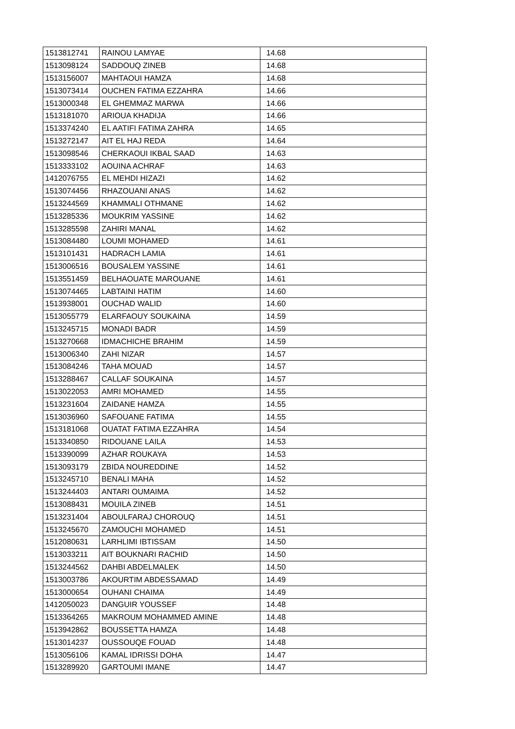| 1513812741 | RAINOU LAMYAE | 14.68 |
| 1513098124 | SADDOUQ ZINEB | 14.68 |
| 1513156007 | MAHTAOUI HAMZA | 14.68 |
| 1513073414 | OUCHEN FATIMA EZZAHRA | 14.66 |
| 1513000348 | EL GHEMMAZ MARWA | 14.66 |
| 1513181070 | ARIOUA KHADIJA | 14.66 |
| 1513374240 | EL AATIFI FATIMA ZAHRA | 14.65 |
| 1513272147 | AIT EL HAJ REDA | 14.64 |
| 1513098546 | CHERKAOUI IKBAL SAAD | 14.63 |
| 1513333102 | AOUINA ACHRAF | 14.63 |
| 1412076755 | EL MEHDI HIZAZI | 14.62 |
| 1513074456 | RHAZOUANI ANAS | 14.62 |
| 1513244569 | KHAMMALI OTHMANE | 14.62 |
| 1513285336 | MOUKRIM YASSINE | 14.62 |
| 1513285598 | ZAHIRI MANAL | 14.62 |
| 1513084480 | LOUMI MOHAMED | 14.61 |
| 1513101431 | HADRACH LAMIA | 14.61 |
| 1513006516 | BOUSALEM YASSINE | 14.61 |
| 1513551459 | BELHAOUATE MAROUANE | 14.61 |
| 1513074465 | LABTAINI HATIM | 14.60 |
| 1513938001 | OUCHAD WALID | 14.60 |
| 1513055779 | ELARFAOUY SOUKAINA | 14.59 |
| 1513245715 | MONADI BADR | 14.59 |
| 1513270668 | IDMACHICHE BRAHIM | 14.59 |
| 1513006340 | ZAHI NIZAR | 14.57 |
| 1513084246 | TAHA MOUAD | 14.57 |
| 1513288467 | CALLAF SOUKAINA | 14.57 |
| 1513022053 | AMRI MOHAMED | 14.55 |
| 1513231604 | ZAIDANE HAMZA | 14.55 |
| 1513036960 | SAFOUANE FATIMA | 14.55 |
| 1513181068 | OUATAT FATIMA EZZAHRA | 14.54 |
| 1513340850 | RIDOUANE LAILA | 14.53 |
| 1513390099 | AZHAR ROUKAYA | 14.53 |
| 1513093179 | ZBIDA NOUREDDINE | 14.52 |
| 1513245710 | BENALI MAHA | 14.52 |
| 1513244403 | ANTARI OUMAIMA | 14.52 |
| 1513088431 | MOUILA ZINEB | 14.51 |
| 1513231404 | ABOULFARAJ CHOROUQ | 14.51 |
| 1513245670 | ZAMOUCHI MOHAMED | 14.51 |
| 1512080631 | LARHLIMI IBTISSAM | 14.50 |
| 1513033211 | AIT BOUKNARI RACHID | 14.50 |
| 1513244562 | DAHBI ABDELMALEK | 14.50 |
| 1513003786 | AKOURTIM ABDESSAMAD | 14.49 |
| 1513000654 | OUHANI CHAIMA | 14.49 |
| 1412050023 | DANGUIR YOUSSEF | 14.48 |
| 1513364265 | MAKROUM MOHAMMED AMINE | 14.48 |
| 1513942862 | BOUSSETTA HAMZA | 14.48 |
| 1513014237 | OUSSOUQE FOUAD | 14.48 |
| 1513056106 | KAMAL IDRISSI DOHA | 14.47 |
| 1513289920 | GARTOUMI IMANE | 14.47 |